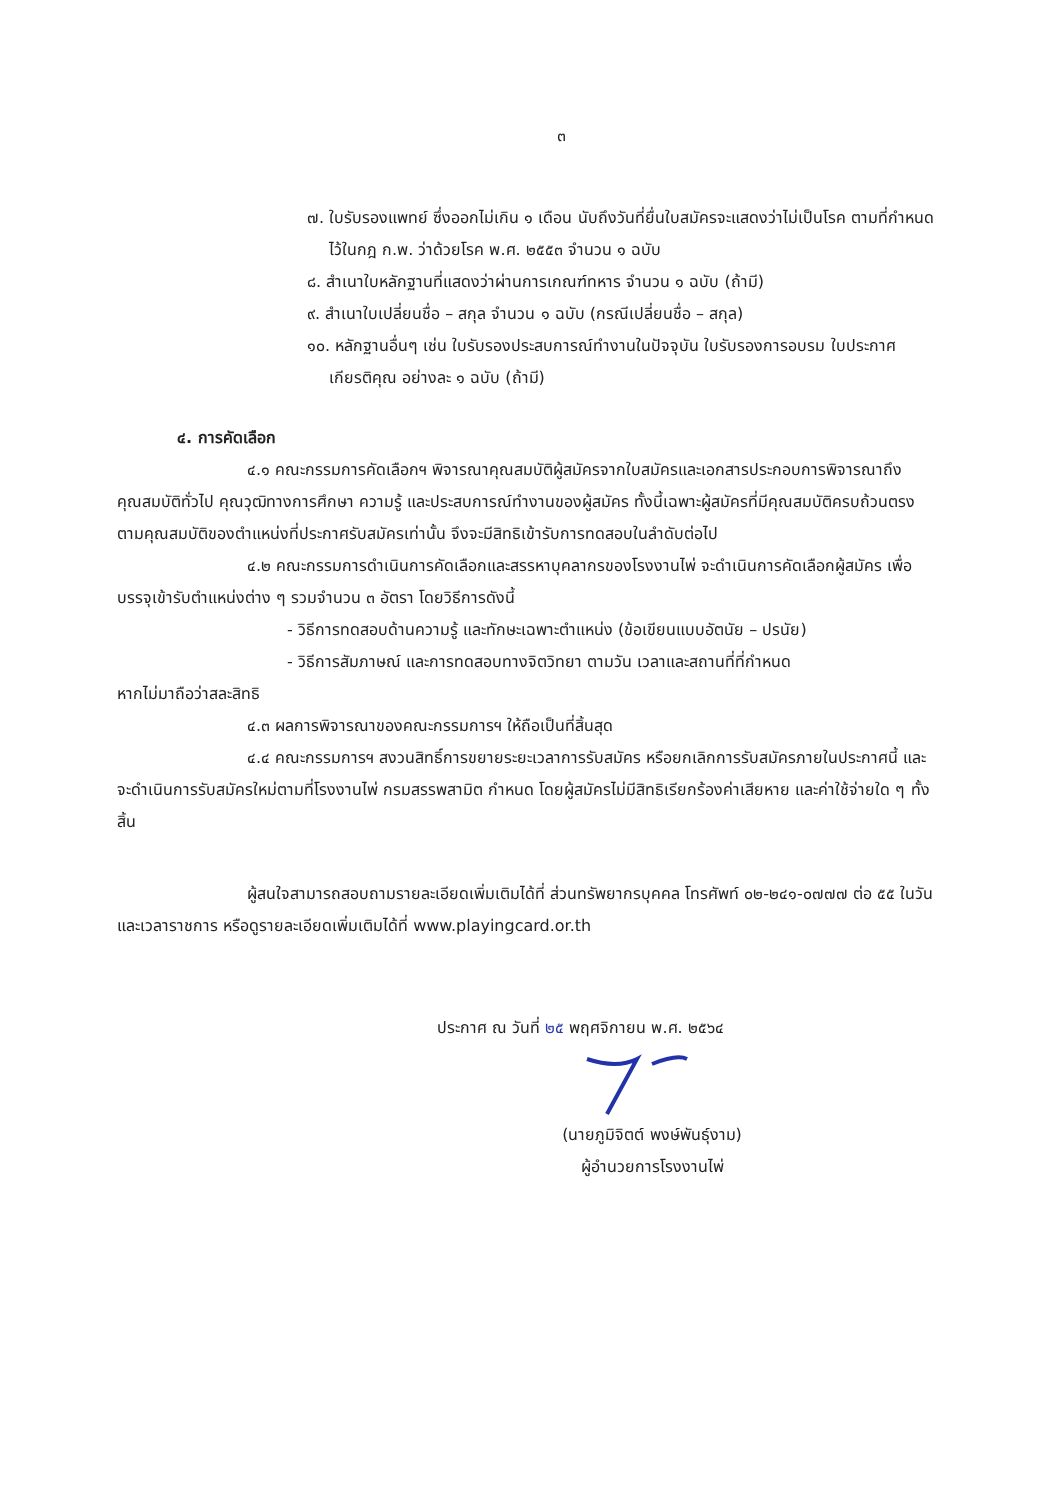๓
๗. ใบรับรองแพทย์ ซึ่งออกไม่เกิน ๑ เดือน นับถึงวันที่ยื่นใบสมัครจะแสดงว่าไม่เป็นโรค ตามที่กำหนดไว้ในกฎ ก.พ. ว่าด้วยโรค พ.ศ. ๒๕๕๓ จำนวน ๑ ฉบับ
๘. สำเนาใบหลักฐานที่แสดงว่าผ่านการเกณฑ์ทหาร จำนวน ๑ ฉบับ (ถ้ามี)
๙. สำเนาใบเปลี่ยนชื่อ – สกุล จำนวน ๑ ฉบับ (กรณีเปลี่ยนชื่อ – สกุล)
๑๐. หลักฐานอื่นๆ เช่น ใบรับรองประสบการณ์ทำงานในปัจจุบัน ใบรับรองการอบรม ใบประกาศเกียรติคุณ อย่างละ ๑ ฉบับ (ถ้ามี)
๔. การคัดเลือก
๔.๑ คณะกรรมการคัดเลือกฯ พิจารณาคุณสมบัติผู้สมัครจากใบสมัครและเอกสารประกอบการพิจารณาถึงคุณสมบัติทั่วไป คุณวุฒิทางการศึกษา ความรู้ และประสบการณ์ทำงานของผู้สมัคร ทั้งนี้เฉพาะผู้สมัครที่มีคุณสมบัติครบถ้วนตรงตามคุณสมบัติของตำแหน่งที่ประกาศรับสมัครเท่านั้น จึงจะมีสิทธิเข้ารับการทดสอบในลำดับต่อไป
๔.๒ คณะกรรมการดำเนินการคัดเลือกและสรรหาบุคลากรของโรงงานไพ่ จะดำเนินการคัดเลือกผู้สมัคร เพื่อบรรจุเข้ารับตำแหน่งต่าง ๆ รวมจำนวน ๓ อัตรา โดยวิธีการดังนี้
- วิธีการทดสอบด้านความรู้ และทักษะเฉพาะตำแหน่ง (ข้อเขียนแบบอัตนัย – ปรนัย)
- วิธีการสัมภาษณ์ และการทดสอบทางจิตวิทยา ตามวัน เวลาและสถานที่ที่กำหนด
หากไม่มาถือว่าสละสิทธิ
๔.๓ ผลการพิจารณาของคณะกรรมการฯ ให้ถือเป็นที่สิ้นสุด
๔.๔ คณะกรรมการฯ สงวนสิทธิ์การขยายระยะเวลาการรับสมัคร หรือยกเลิกการรับสมัครภายในประกาศนี้ และจะดำเนินการรับสมัครใหม่ตามที่โรงงานไพ่ กรมสรรพสามิต กำหนด โดยผู้สมัครไม่มีสิทธิเรียกร้องค่าเสียหาย และค่าใช้จ่ายใด ๆ ทั้งสิ้น
ผู้สนใจสามารถสอบถามรายละเอียดเพิ่มเติมได้ที่ ส่วนทรัพยากรบุคคล โทรศัพท์ ๐๒-๒๔๑-๐๗๗๗ ต่อ ๕๕ ในวันและเวลาราชการ หรือดูรายละเอียดเพิ่มเติมได้ที่ www.playingcard.or.th
ประกาศ ณ วันที่ ๒๕ พฤศจิกายน พ.ศ. ๒๕๖๔
(นายภูมิจิตต์ พงษ์พันธุ์งาม)
ผู้อำนวยการโรงงานไพ่